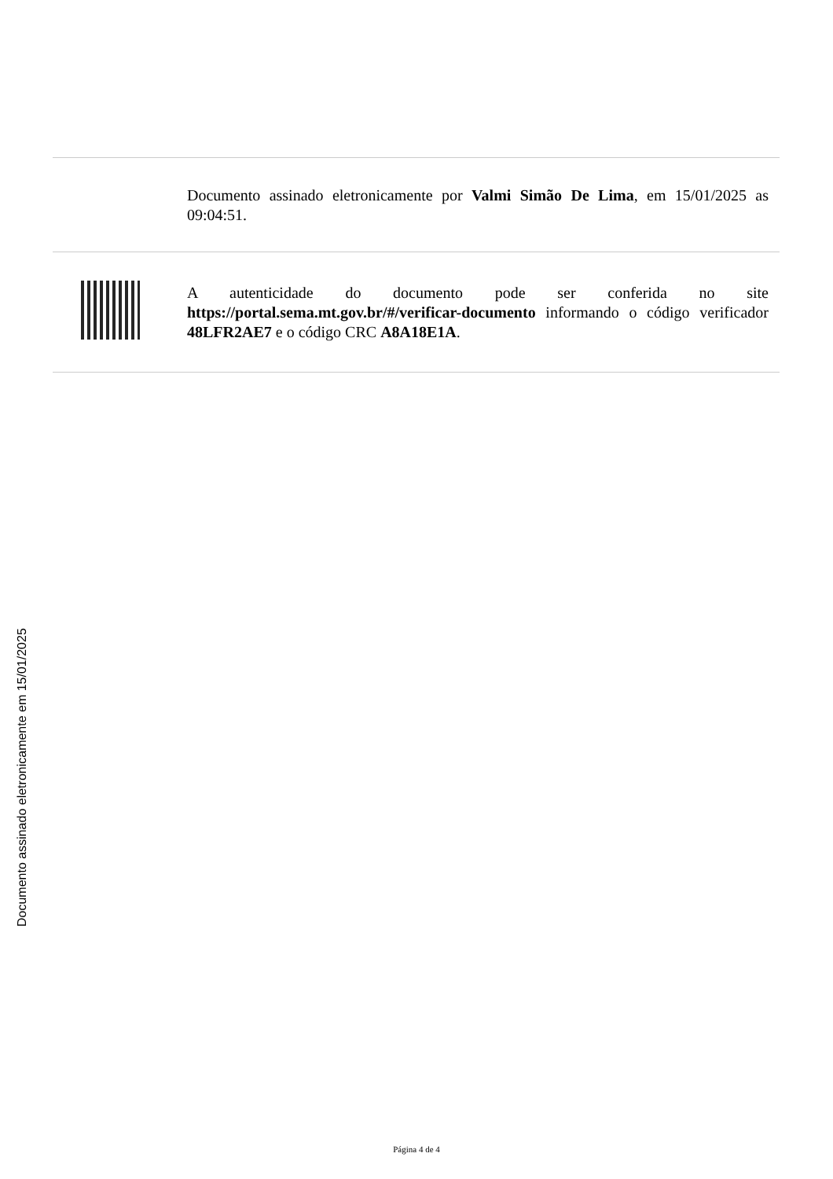Documento assinado eletronicamente por Valmi Simão De Lima, em 15/01/2025 as 09:04:51.
A autenticidade do documento pode ser conferida no site https://portal.sema.mt.gov.br/#/verificar-documento informando o código verificador 48LFR2AE7 e o código CRC A8A18E1A.
Documento assinado eletronicamente em 15/01/2025
Página 4 de 4